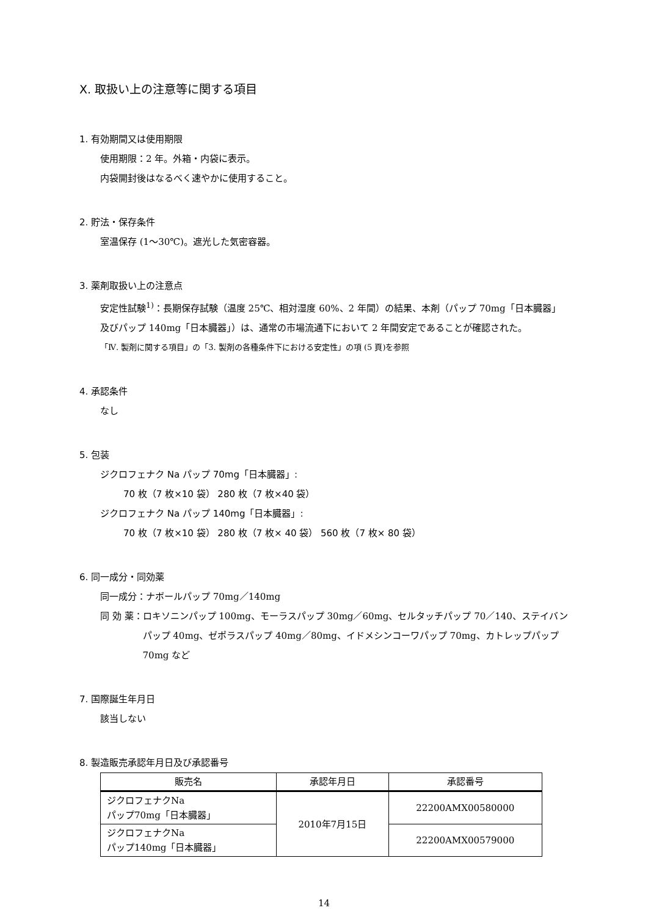Ⅹ. 取扱い上の注意等に関する項目
1. 有効期間又は使用期限
使用期限：2 年。外箱・内袋に表示。
内袋開封後はなるべく速やかに使用すること。
2. 貯法・保存条件
室温保存 (1～30℃)。遮光した気密容器。
3. 薬剤取扱い上の注意点
安定性試験<sup>1)</sup>：長期保存試験（温度 25℃、相対湿度 60%、2 年間）の結果、本剤（パップ 70mg「日本臓器」及びパップ 140mg「日本臓器」）は、通常の市場流通下において 2 年間安定であることが確認された。
「Ⅳ. 製剤に関する項目」の「3. 製剤の各種条件下における安定性」の項 (5 頁)を参照
4. 承認条件
なし
5. 包装
ジクロフェナク Na パップ 70mg「日本臓器」:
70 枚（7 枚×10 袋） 280 枚（7 枚×40 袋）
ジクロフェナク Na パップ 140mg「日本臓器」:
70 枚（7 枚×10 袋） 280 枚（7 枚× 40 袋） 560 枚（7 枚× 80 袋）
6. 同一成分・同効薬
同一成分：ナボールパップ 70mg／140mg
同 効 薬 ： ロキソニンパップ 100mg、モーラスパップ 30mg／60mg、セルタッチパップ 70／140、ステイバンパップ 40mg、ゼポラスパップ 40mg／80mg、イドメシンコーワパップ 70mg、カトレップパップ 70mg など
7. 国際誕生年月日
該当しない
8. 製造販売承認年月日及び承認番号
| 販売名 | 承認年月日 | 承認番号 |
| --- | --- | --- |
| ジクロフェナクNa パップ70mg「日本臓器」 | 2010年7月15日 | 22200AMX00580000 |
| ジクロフェナクNa パップ140mg「日本臓器」 | | 22200AMX00579000 |
14